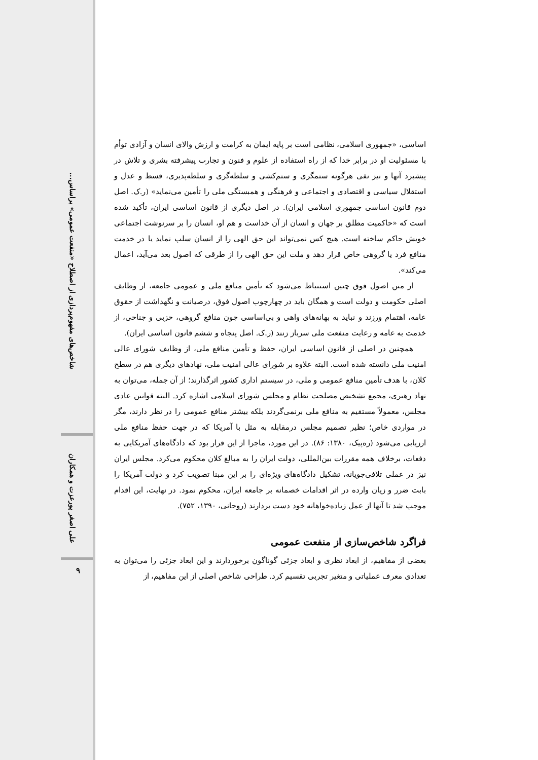شاخص‌های مفهوم‌پردازی از اصطلاح «منفعت عمومی» براساس...
علی اصغر پورعزت و همکاران
۹
اساسی، «جمهوری اسلامی، نظامی است بر پایه ایمان به کرامت و ارزش والای انسان و آزادی توأم با مسئولیت او در برابر خدا که از راه استفاده از علوم و فنون و تجارب پیشرفته بشری و تلاش در پیشبرد آنها و نیز نفی هرگونه ستمگری و ستم‌کشی و سلطه‌گری و سلطه‌پذیری، قسط و عدل و استقلال سیاسی و اقتصادی و اجتماعی و فرهنگی و همبستگی ملی را تأمین می‌نماید» (ر.ک. اصل دوم قانون اساسی جمهوری اسلامی ایران). در اصل دیگری از قانون اساسی ایران، تأکید شده است که «حاکمیت مطلق بر جهان و انسان از آن خداست و هم او، انسان را بر سرنوشت اجتماعی خویش حاکم ساخته است. هیچ کس نمی‌تواند این حق الهی را از انسان سلب نماید یا در خدمت منافع فرد یا گروهی خاص قرار دهد و ملت این حق الهی را از طرقی که اصول بعد می‌آید، اعمال می‌کند».
از متن اصول فوق چنین استنباط می‌شود که تأمین منافع ملی و عمومی جامعه، از وظایف اصلی حکومت و دولت است و همگان باید در چهارچوب اصول فوق، درصیانت و نگهداشت از حقوق عامه، اهتمام ورزند و نباید به بهانه‌های واهی و بی‌اساسی چون منافع گروهی، حزبی و جناحی، از خدمت به عامه و رعایت منفعت ملی سرباز زنند (ر.ک. اصل پنجاه و ششم قانون اساسی ایران).
همچنین در اصلی از قانون اساسی ایران، حفظ و تأمین منافع ملی، از وظایف شورای عالی امنیت ملی دانسته شده است. البته علاوه بر شورای عالی امنیت ملی، نهادهای دیگری هم در سطح کلان، با هدف تأمین منافع عمومی و ملی، در سیستم اداری کشور اثرگذارند؛ از آن جمله، می‌توان به نهاد رهبری، مجمع تشخیص مصلحت نظام و مجلس شورای اسلامی اشاره کرد. البته قوانین عادی مجلس، معمولاً مستقیم به منافع ملی برنمی‌گردند بلکه بیشتر منافع عمومی را در نظر دارند، مگر در مواردی خاص؛ نظیر تصمیم مجلس درمقابله به مثل با آمریکا که در جهت حفظ منافع ملی ارزیابی می‌شود (ره‌پیک، ۱۳۸۰: ۸۶). در این مورد، ماجرا از این قرار بود که دادگاه‌های آمریکایی به دفعات، برخلاف همه مقررات بین‌المللی، دولت ایران را به مبالغ کلان محکوم می‌کرد. مجلس ایران نیز در عملی تلافی‌جویانه، تشکیل دادگاه‌های ویژه‌ای را بر این مبنا تصویب کرد و دولت آمریکا را بابت ضرر و زیان وارده در اثر اقدامات خصمانه بر جامعه ایران، محکوم نمود. در نهایت، این اقدام موجب شد تا آنها از عمل زیاده‌خواهانه خود دست بردارند (روحانی، ۱۳۹۰، ۷۵۲).
فراگرد شاخص‌سازی از منفعت عمومی
بعضی از مفاهیم، از ابعاد نظری و ابعاد جزئی گوناگون برخوردارند و این ابعاد جزئی را می‌توان به تعدادی معرف عملیاتی و متغیر تجربی تقسیم کرد. طراحی شاخص اصلی از این مفاهیم، از